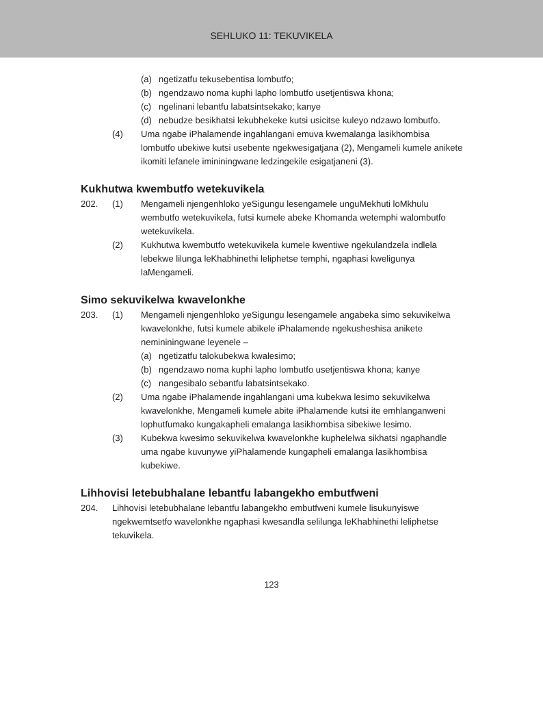SEHLUKO 11: TEKUVIKELA
(a) ngetizatfu tekusebentisa lombutfo;
(b) ngendzawo noma kuphi lapho lombutfo usetjentiswa khona;
(c) ngelinani lebantfu labatsintsekako; kanye
(d) nebudze besikhatsi lekubhekeke kutsi usicitse kuleyo ndzawo lombutfo.
(4) Uma ngabe iPhalamende ingahlangani emuva kwemalanga lasikhombisa lombutfo ubekiwe kutsi usebente ngekwesigatjana (2), Mengameli kumele anikete ikomiti lefanele imininingwane ledzingekile esigatjaneni (3).
Kukhutwa kwembutfo wetekuvikela
202. (1) Mengameli njengenhloko yeSigungu lesengamele unguMekhuti loMkhulu wembutfo wetekuvikela, futsi kumele abeke Khomanda wetemphi walombutfo wetekuvikela.
(2) Kukhutwa kwembutfo wetekuvikela kumele kwentiwe ngekulandzela indlela lebekwe lilunga leKhabhinethi leliphetse temphi, ngaphasi kweligunya laMengameli.
Simo sekuvikelwa kwavelonkhe
203. (1) Mengameli njengenhloko yeSigungu lesengamele angabeka simo sekuvikelwa kwavelonkhe, futsi kumele abikele iPhalamende ngekusheshisa anikete nemininingwane leyenele –
(a) ngetizatfu talokubekwa kwalesimo;
(b) ngendzawo noma kuphi lapho lombutfo usetjentiswa khona; kanye
(c) nangesibalo sebantfu labatsintsekako.
(2) Uma ngabe iPhalamende ingahlangani uma kubekwa lesimo sekuvikelwa kwavelonkhe, Mengameli kumele abite iPhalamende kutsi ite emhlanganweni lophutfumako kungakapheli emalanga lasikhombisa sibekiwe lesimo.
(3) Kubekwa kwesimo sekuvikelwa kwavelonkhe kuphelelwa sikhatsi ngaphandle uma ngabe kuvunywe yiPhalamende kungapheli emalanga lasikhombisa kubekiwe.
Lihhovisi letebubhalane lebantfu labangekho embutfweni
204. Lihhovisi letebubhalane lebantfu labangekho embutfweni kumele lisukunyiswe ngekwemtsetfo wavelonkhe ngaphasi kwesandla selilunga leKhabhinethi leliphetse tekuvikela.
123